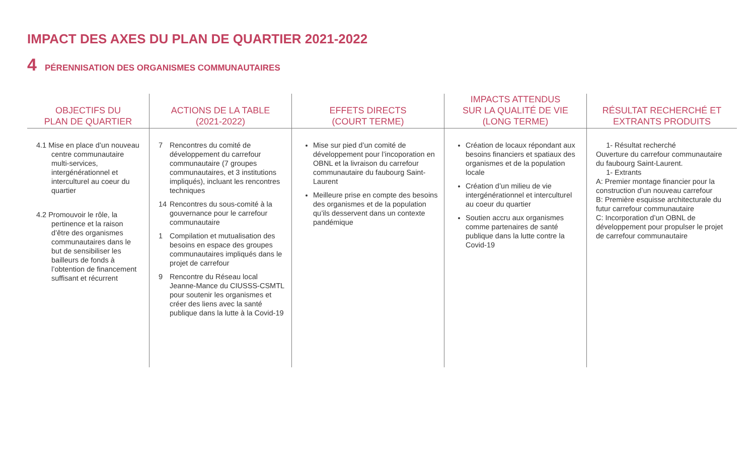IMPACT DES AXES DU PLAN DE QUARTIER 2021-2022
4 PÉRENNISATION DES ORGANISMES COMMUNAUTAIRES
| OBJECTIFS DU PLAN DE QUARTIER | ACTIONS DE LA TABLE (2021-2022) | EFFETS DIRECTS (COURT TERME) | IMPACTS ATTENDUS SUR LA QUALITÉ DE VIE (LONG TERME) | RÉSULTAT RECHERCHÉ ET EXTRANTS PRODUITS |
| --- | --- | --- | --- | --- |
| 4.1 Mise en place d’un nouveau centre communautaire multi-services, intergénérationnel et interculturel au coeur du quartier 4.2 Promouvoir le rôle, la pertinence et la raison d’être des organismes communautaires dans le but de sensibiliser les bailleurs de fonds à l’obtention de financement suffisant et récurrent | 7 Rencontres du comité de développement du carrefour communautaire (7 groupes communautaires, et 3 institutions impliqués), incluant les rencontres techniques 14 Rencontres du sous-comité à la gouvernance pour le carrefour communautaire 1 Compilation et mutualisation des besoins en espace des groupes communautaires impliqués dans le projet de carrefour 9 Rencontre du Réseau local Jeanne-Mance du CIUSSS-CSMTL pour soutenir les organismes et créer des liens avec la santé publique dans la lutte à la Covid-19 | Mise sur pied d’un comité de développement pour l’incoporation en OBNL et la livraison du carrefour communautaire du faubourg Saint-Laurent Meilleure prise en compte des besoins des organismes et de la population qu’ils desservent dans un contexte pandémique | Création de locaux répondant aux besoins financiers et spatiaux des organismes et de la population locale Création d’un milieu de vie intergénérationnel et interculturel au coeur du quartier Soutien accru aux organismes comme partenaires de santé publique dans la lutte contre la Covid-19 | 1- Résultat recherché Ouverture du carrefour communautaire du faubourg Saint-Laurent. 1- Extrants A: Premier montage financier pour la construction d’un nouveau carrefour B: Première esquisse architecturale du futur carrefour communautaire C: Incorporation d’un OBNL de développement pour propulser le projet de carrefour communautaire |